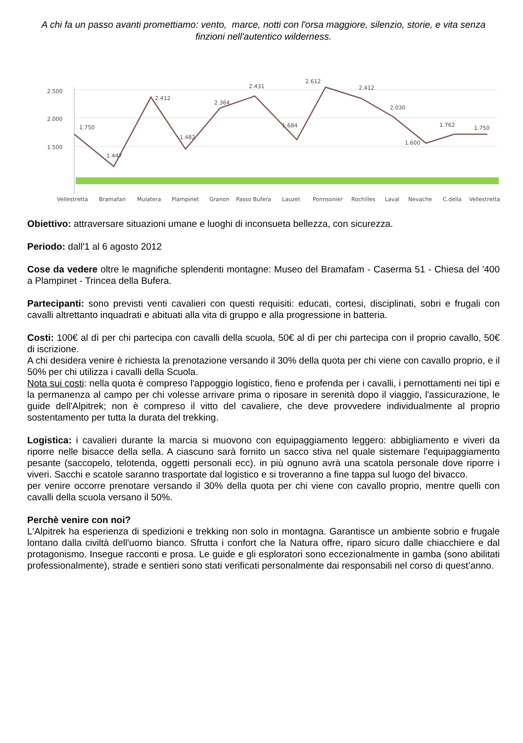A chi fa un passo avanti promettiamo: vento, marce, notti con l'orsa maggiore, silenzio, storie, e vita senza finzioni nell'autentico wilderness.
2.500
2.000
1.500
1.750
1.447
2.412
1.482
2.364
2.431
1.684
2.612
2.412
2.030
1.600
1.762
1.750
Vellestretta
Bramafan
Mulatera
Plampinet
Granon
Passo Bufera
Lauzet
Ponnsonier
Rochilles
Laval
Nevache
C.della
Vellestretta
Obiettivo: attraversare situazioni umane e luoghi di inconsueta bellezza, con sicurezza.
Periodo: dall'1 al 6 agosto 2012
Cose da vedere oltre le magnifiche splendenti montagne: Museo del Bramafam - Caserma 51 - Chiesa del '400 a Plampinet - Trincea della Bufera.
Partecipanti: sono previsti venti cavalieri con questi requisiti: educati, cortesi, disciplinati, sobri e frugali con cavalli altrettanto inquadrati e abituati alla vita di gruppo e alla progressione in batteria.
Costi: 100€ al dì per chi partecipa con cavalli della scuola, 50€ al dì per chi partecipa con il proprio cavallo, 50€ di iscrizione.
A chi desidera venire è richiesta la prenotazione versando il 30% della quota per chi viene con cavallo proprio, e il 50% per chi utilizza i cavalli della Scuola.
Nota sui costi: nella quota è compreso l'appoggio logistico, fieno e profenda per i cavalli, i pernottamenti nei tipì e la permanenza al campo per chi volesse arrivare prima o riposare in serenità dopo il viaggio, l'assicurazione, le guide dell'Alpitrek; non è compreso il vitto del cavaliere, che deve provvedere individualmente al proprio sostentamento per tutta la durata del trekking.
Logistica: i cavalieri durante la marcia si muovono con equipaggiamento leggero: abbigliamento e viveri da riporre nelle bisacce della sella. A ciascuno sarà fornito un sacco stiva nel quale sistemare l'equipaggiamento pesante (saccopelo, telotenda, oggetti personali ecc). in più ognuno avrà una scatola personale dove riporre i viveri. Sacchi e scatole saranno trasportate dal logistico e si troveranno a fine tappa sul luogo del bivacco.
per venire occorre prenotare versando il 30% della quota per chi viene con cavallo proprio, mentre quelli con cavalli della scuola versano il 50%.
Perchè venire con noi?
L'Alpitrek ha esperienza di spedizioni e trekking non solo in montagna. Garantisce un ambiente sobrio e frugale lontano dalla civiltà dell'uomo bianco. Sfrutta i confort che la Natura offre, riparo sicuro dalle chiacchiere e dal protagonismo. Insegue racconti e prosa. Le guide e gli esploratori sono eccezionalmente in gamba (sono abilitati professionalmente), strade e sentieri sono stati verificati personalmente dai responsabili nel corso di quest’anno.